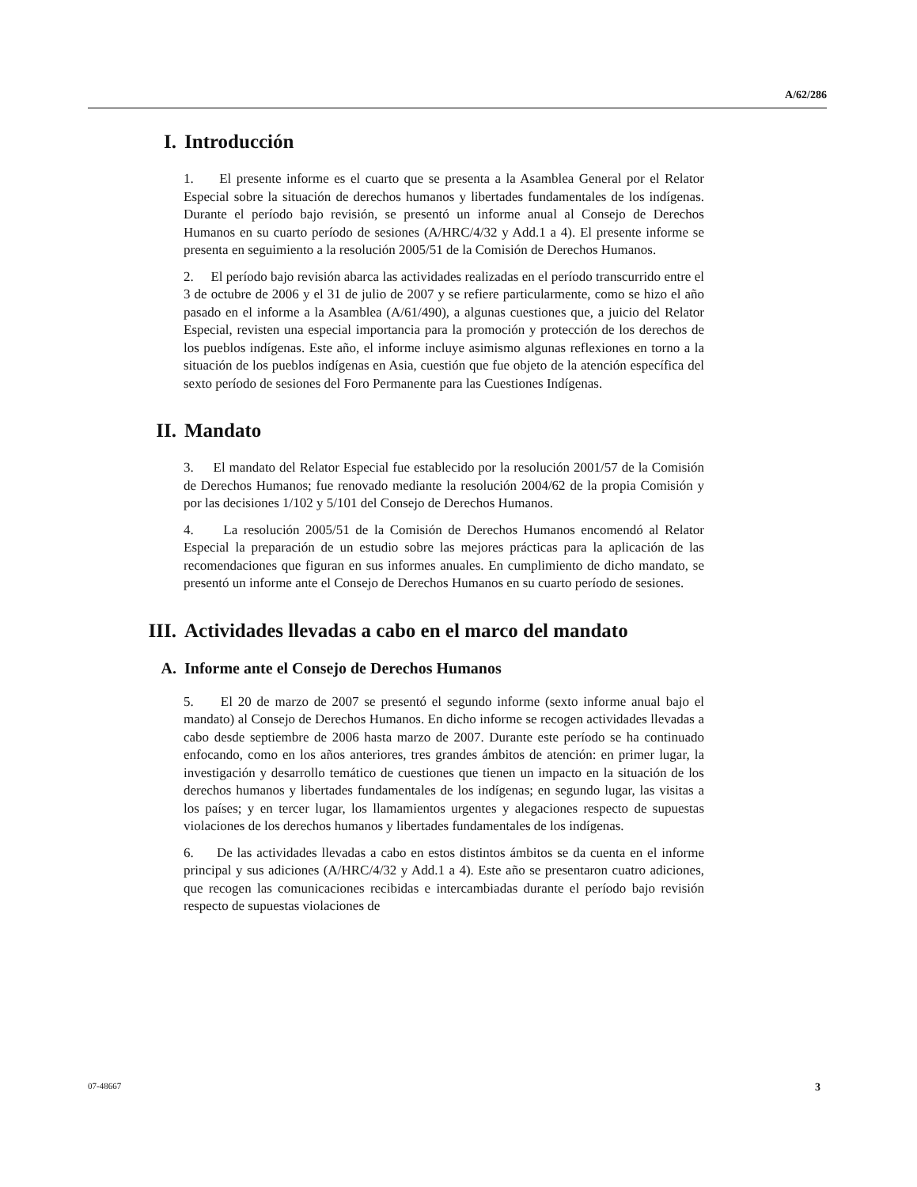A/62/286
I. Introducción
1. El presente informe es el cuarto que se presenta a la Asamblea General por el Relator Especial sobre la situación de derechos humanos y libertades fundamentales de los indígenas. Durante el período bajo revisión, se presentó un informe anual al Consejo de Derechos Humanos en su cuarto período de sesiones (A/HRC/4/32 y Add.1 a 4). El presente informe se presenta en seguimiento a la resolución 2005/51 de la Comisión de Derechos Humanos.
2. El período bajo revisión abarca las actividades realizadas en el período transcurrido entre el 3 de octubre de 2006 y el 31 de julio de 2007 y se refiere particularmente, como se hizo el año pasado en el informe a la Asamblea (A/61/490), a algunas cuestiones que, a juicio del Relator Especial, revisten una especial importancia para la promoción y protección de los derechos de los pueblos indígenas. Este año, el informe incluye asimismo algunas reflexiones en torno a la situación de los pueblos indígenas en Asia, cuestión que fue objeto de la atención específica del sexto período de sesiones del Foro Permanente para las Cuestiones Indígenas.
II. Mandato
3. El mandato del Relator Especial fue establecido por la resolución 2001/57 de la Comisión de Derechos Humanos; fue renovado mediante la resolución 2004/62 de la propia Comisión y por las decisiones 1/102 y 5/101 del Consejo de Derechos Humanos.
4. La resolución 2005/51 de la Comisión de Derechos Humanos encomendó al Relator Especial la preparación de un estudio sobre las mejores prácticas para la aplicación de las recomendaciones que figuran en sus informes anuales. En cumplimiento de dicho mandato, se presentó un informe ante el Consejo de Derechos Humanos en su cuarto período de sesiones.
III. Actividades llevadas a cabo en el marco del mandato
A. Informe ante el Consejo de Derechos Humanos
5. El 20 de marzo de 2007 se presentó el segundo informe (sexto informe anual bajo el mandato) al Consejo de Derechos Humanos. En dicho informe se recogen actividades llevadas a cabo desde septiembre de 2006 hasta marzo de 2007. Durante este período se ha continuado enfocando, como en los años anteriores, tres grandes ámbitos de atención: en primer lugar, la investigación y desarrollo temático de cuestiones que tienen un impacto en la situación de los derechos humanos y libertades fundamentales de los indígenas; en segundo lugar, las visitas a los países; y en tercer lugar, los llamamientos urgentes y alegaciones respecto de supuestas violaciones de los derechos humanos y libertades fundamentales de los indígenas.
6. De las actividades llevadas a cabo en estos distintos ámbitos se da cuenta en el informe principal y sus adiciones (A/HRC/4/32 y Add.1 a 4). Este año se presentaron cuatro adiciones, que recogen las comunicaciones recibidas e intercambiadas durante el período bajo revisión respecto de supuestas violaciones de
07-48667 3